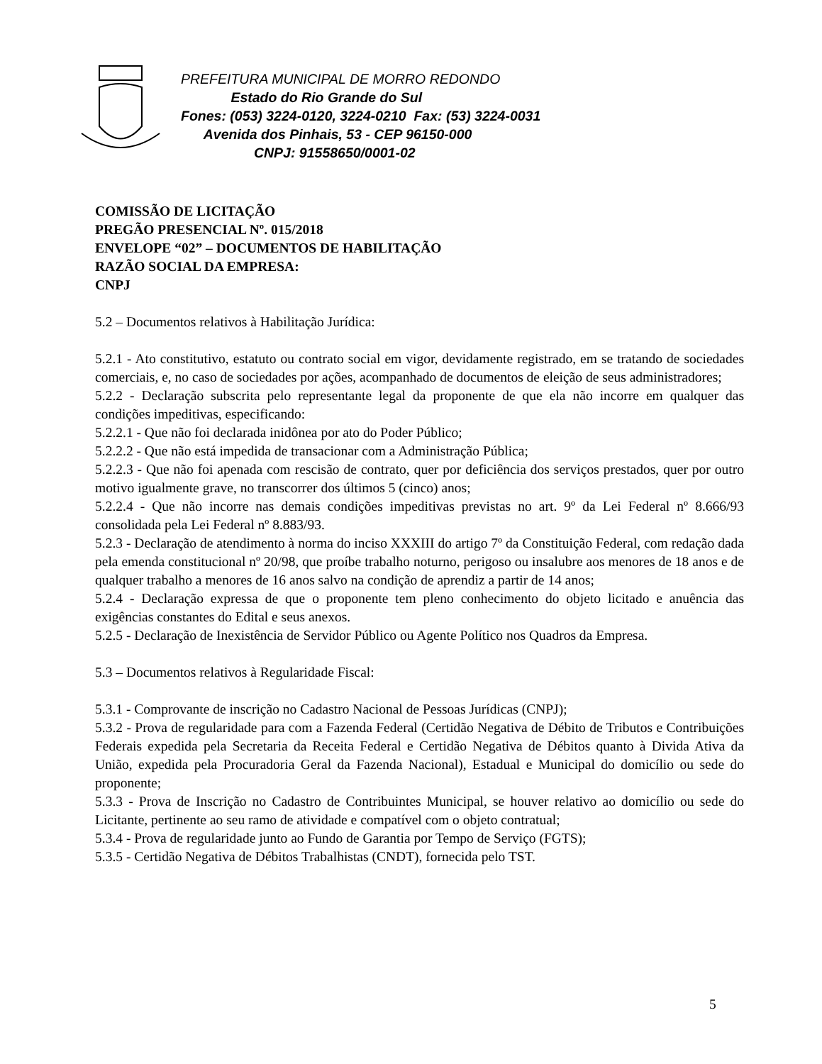PREFEITURA MUNICIPAL DE MORRO REDONDO
Estado do Rio Grande do Sul
Fones: (053) 3224-0120, 3224-0210 Fax: (53) 3224-0031
Avenida dos Pinhais, 53 - CEP 96150-000
CNPJ: 91558650/0001-02
COMISSÃO DE LICITAÇÃO
PREGÃO PRESENCIAL Nº. 015/2018
ENVELOPE “02” – DOCUMENTOS DE HABILITAÇÃO
RAZÃO SOCIAL DA EMPRESA:
CNPJ
5.2 – Documentos relativos à Habilitação Jurídica:
5.2.1 - Ato constitutivo, estatuto ou contrato social em vigor, devidamente registrado, em se tratando de sociedades comerciais, e, no caso de sociedades por ações, acompanhado de documentos de eleição de seus administradores;
5.2.2 - Declaração subscrita pelo representante legal da proponente de que ela não incorre em qualquer das condições impeditivas, especificando:
5.2.2.1 - Que não foi declarada inidônea por ato do Poder Público;
5.2.2.2 - Que não está impedida de transacionar com a Administração Pública;
5.2.2.3 - Que não foi apenada com rescisão de contrato, quer por deficiência dos serviços prestados, quer por outro motivo igualmente grave, no transcorrer dos últimos 5 (cinco) anos;
5.2.2.4 - Que não incorre nas demais condições impeditivas previstas no art. 9º da Lei Federal nº 8.666/93 consolidada pela Lei Federal nº 8.883/93.
5.2.3 - Declaração de atendimento à norma do inciso XXXIII do artigo 7º da Constituição Federal, com redação dada pela emenda constitucional nº 20/98, que proíbe trabalho noturno, perigoso ou insalubre aos menores de 18 anos e de qualquer trabalho a menores de 16 anos salvo na condição de aprendiz a partir de 14 anos;
5.2.4 - Declaração expressa de que o proponente tem pleno conhecimento do objeto licitado e anuência das exigências constantes do Edital e seus anexos.
5.2.5 - Declaração de Inexistência de Servidor Público ou Agente Político nos Quadros da Empresa.
5.3 – Documentos relativos à Regularidade Fiscal:
5.3.1 - Comprovante de inscrição no Cadastro Nacional de Pessoas Jurídicas (CNPJ);
5.3.2 - Prova de regularidade para com a Fazenda Federal (Certidão Negativa de Débito de Tributos e Contribuições Federais expedida pela Secretaria da Receita Federal e Certidão Negativa de Débitos quanto à Divida Ativa da União, expedida pela Procuradoria Geral da Fazenda Nacional), Estadual e Municipal do domicílio ou sede do proponente;
5.3.3 - Prova de Inscrição no Cadastro de Contribuintes Municipal, se houver relativo ao domicílio ou sede do Licitante, pertinente ao seu ramo de atividade e compatível com o objeto contratual;
5.3.4 - Prova de regularidade junto ao Fundo de Garantia por Tempo de Serviço (FGTS);
5.3.5 - Certidão Negativa de Débitos Trabalhistas (CNDT), fornecida pelo TST.
5